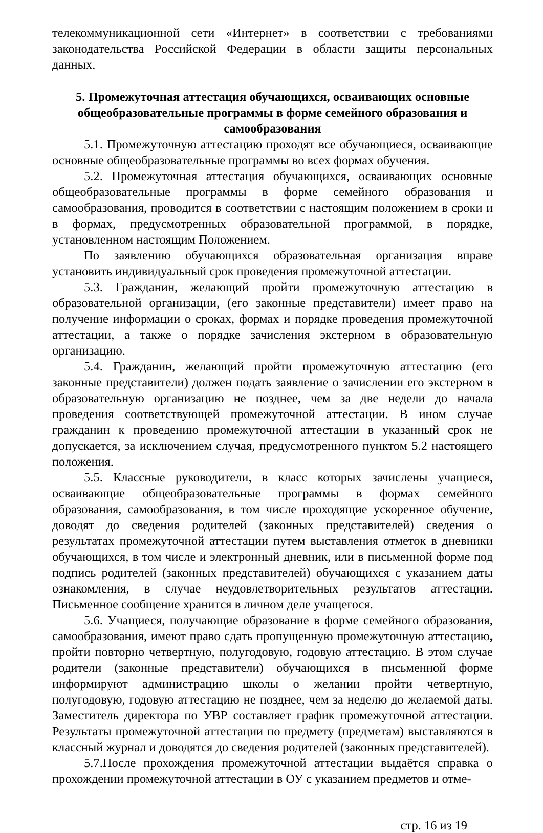телекоммуникационной сети «Интернет» в соответствии с требованиями законодательства Российской Федерации в области защиты персональных данных.
5. Промежуточная аттестация обучающихся, осваивающих основные общеобразовательные программы в форме семейного образования и самообразования
5.1. Промежуточную аттестацию проходят все обучающиеся, осваивающие основные общеобразовательные программы во всех формах обучения.
5.2. Промежуточная аттестация обучающихся, осваивающих основные общеобразовательные программы в форме семейного образования и самообразования, проводится в соответствии с настоящим положением в сроки и в формах, предусмотренных образовательной программой, в порядке, установленном настоящим Положением.
По заявлению обучающихся образовательная организация вправе установить индивидуальный срок проведения промежуточной аттестации.
5.3. Гражданин, желающий пройти промежуточную аттестацию в образовательной организации, (его законные представители) имеет право на получение информации о сроках, формах и порядке проведения промежуточной аттестации, а также о порядке зачисления экстерном в образовательную организацию.
5.4. Гражданин, желающий пройти промежуточную аттестацию (его законные представители) должен подать заявление о зачислении его экстерном в образовательную организацию не позднее, чем за две недели до начала проведения соответствующей промежуточной аттестации. В ином случае гражданин к проведению промежуточной аттестации в указанный срок не допускается, за исключением случая, предусмотренного пунктом 5.2 настоящего положения.
5.5. Классные руководители, в класс которых зачислены учащиеся, осваивающие общеобразовательные программы в формах семейного образования, самообразования, в том числе проходящие ускоренное обучение, доводят до сведения родителей (законных представителей) сведения о результатах промежуточной аттестации путем выставления отметок в дневники обучающихся, в том числе и электронный дневник, или в письменной форме под подпись родителей (законных представителей) обучающихся с указанием даты ознакомления, в случае неудовлетворительных результатов аттестации. Письменное сообщение хранится в личном деле учащегося.
5.6. Учащиеся, получающие образование в форме семейного образования, самообразования, имеют право сдать пропущенную промежуточную аттестацию, пройти повторно четвертную, полугодовую, годовую аттестацию. В этом случае родители (законные представители) обучающихся в письменной форме информируют администрацию школы о желании пройти четвертную, полугодовую, годовую аттестацию не позднее, чем за неделю до желаемой даты. Заместитель директора по УВР составляет график промежуточной аттестации. Результаты промежуточной аттестации по предмету (предметам) выставляются в классный журнал и доводятся до сведения родителей (законных представителей).
5.7.После прохождения промежуточной аттестации выдаётся справка о прохождении промежуточной аттестации в ОУ с указанием предметов и отме-
стр. 16 из 19